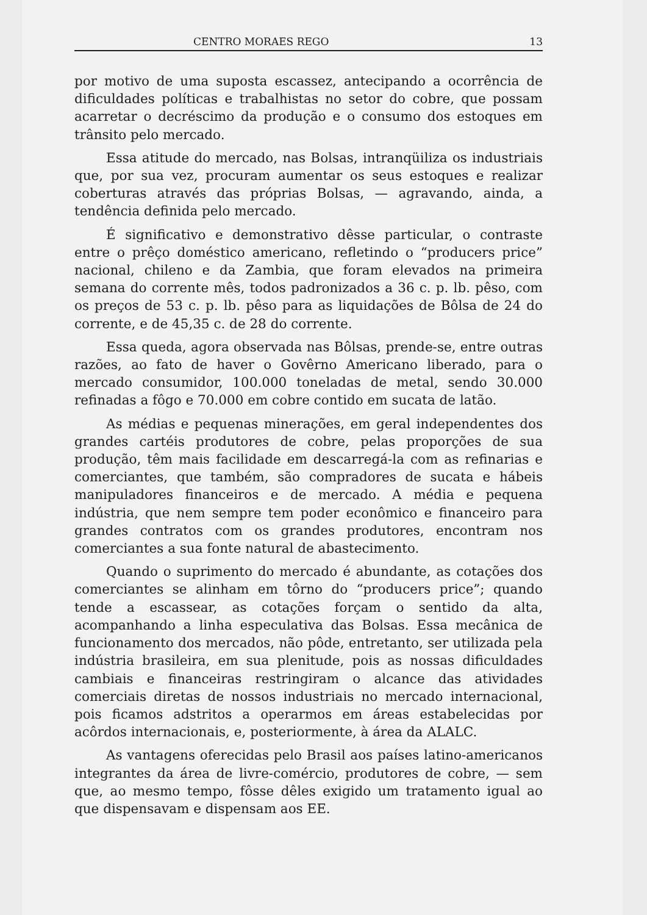CENTRO MORAES REGO 13
por motivo de uma suposta escassez, antecipando a ocorrência de dificuldades políticas e trabalhistas no setor do cobre, que possam acarretar o decréscimo da produção e o consumo dos estoques em trânsito pelo mercado.
Essa atitude do mercado, nas Bolsas, intranqüiliza os industriais que, por sua vez, procuram aumentar os seus estoques e realizar coberturas através das próprias Bolsas, — agravando, ainda, a tendência definida pelo mercado.
É significativo e demonstrativo dêsse particular, o contraste entre o prêço doméstico americano, refletindo o “producers price” nacional, chileno e da Zambia, que foram elevados na primeira semana do corrente mês, todos padronizados a 36 c. p. lb. pêso, com os preços de 53 c. p. lb. pêso para as liquidações de Bôlsa de 24 do corrente, e de 45,35 c. de 28 do corrente.
Essa queda, agora observada nas Bôlsas, prende-se, entre outras razões, ao fato de haver o Govêrno Americano liberado, para o mercado consumidor, 100.000 toneladas de metal, sendo 30.000 refinadas a fôgo e 70.000 em cobre contido em sucata de latão.
As médias e pequenas minerações, em geral independentes dos grandes cartéis produtores de cobre, pelas proporções de sua produção, têm mais facilidade em descarregá-la com as refinarias e comerciantes, que também, são compradores de sucata e hábeis manipuladores financeiros e de mercado. A média e pequena indústria, que nem sempre tem poder econômico e financeiro para grandes contratos com os grandes produtores, encontram nos comerciantes a sua fonte natural de abastecimento.
Quando o suprimento do mercado é abundante, as cotações dos comerciantes se alinham em tôrno do “producers price”; quando tende a escassear, as cotações forçam o sentido da alta, acompanhando a linha especulativa das Bolsas. Essa mecânica de funcionamento dos mercados, não pôde, entretanto, ser utilizada pela indústria brasileira, em sua plenitude, pois as nossas dificuldades cambiais e financeiras restringiram o alcance das atividades comerciais diretas de nossos industriais no mercado internacional, pois ficamos adstritos a operarmos em áreas estabelecidas por acôrdos internacionais, e, posteriormente, à área da ALALC.
As vantagens oferecidas pelo Brasil aos países latino-americanos integrantes da área de livre-comércio, produtores de cobre, — sem que, ao mesmo tempo, fôsse dêles exigido um tratamento igual ao que dispensavam e dispensam aos EE.